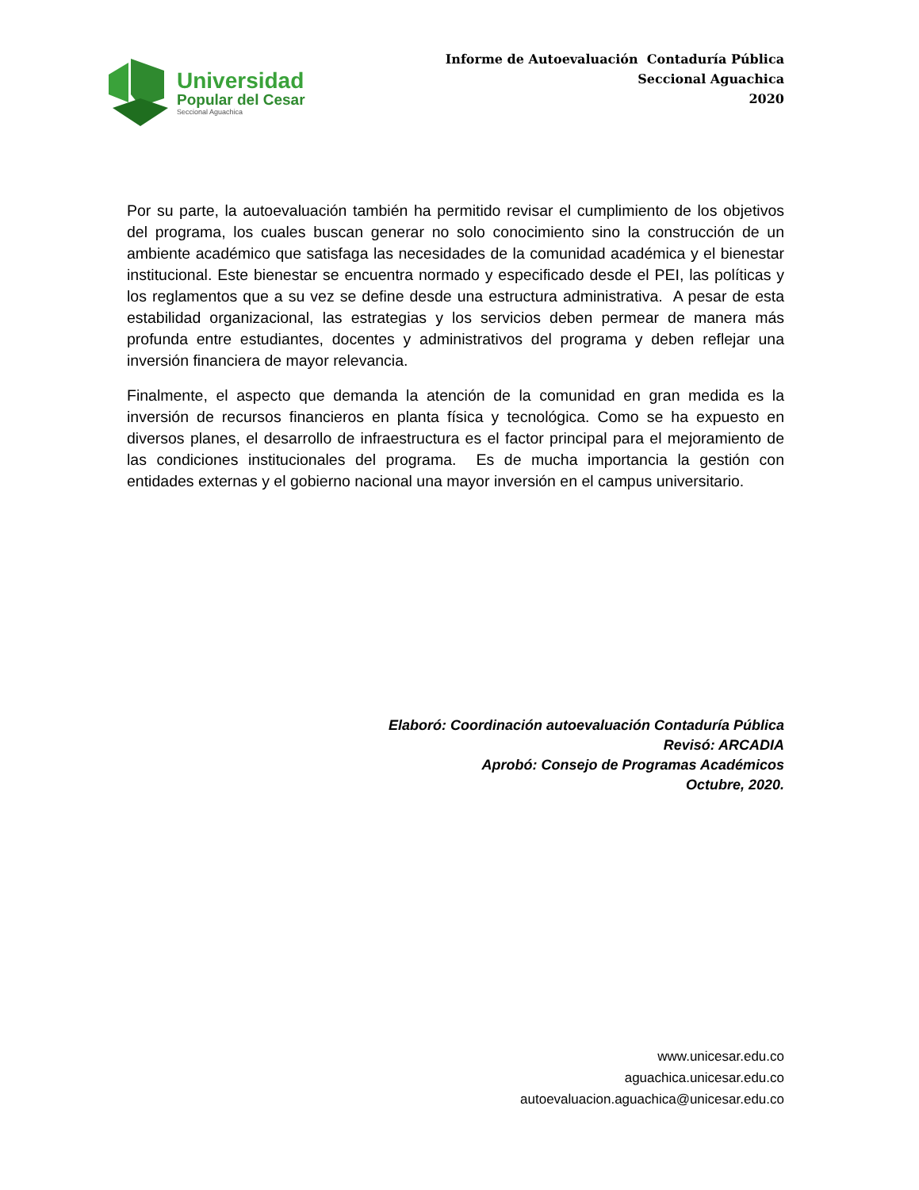Universidad
Popular del Cesar
Seccional Aguachica
Informe de Autoevaluación Contaduría Pública
Seccional Aguachica
2020
Por su parte, la autoevaluación también ha permitido revisar el cumplimiento de los objetivos del programa, los cuales buscan generar no solo conocimiento sino la construcción de un ambiente académico que satisfaga las necesidades de la comunidad académica y el bienestar institucional. Este bienestar se encuentra normado y especificado desde el PEI, las políticas y los reglamentos que a su vez se define desde una estructura administrativa. A pesar de esta estabilidad organizacional, las estrategias y los servicios deben permear de manera más profunda entre estudiantes, docentes y administrativos del programa y deben reflejar una inversión financiera de mayor relevancia.
Finalmente, el aspecto que demanda la atención de la comunidad en gran medida es la inversión de recursos financieros en planta física y tecnológica. Como se ha expuesto en diversos planes, el desarrollo de infraestructura es el factor principal para el mejoramiento de las condiciones institucionales del programa. Es de mucha importancia la gestión con entidades externas y el gobierno nacional una mayor inversión en el campus universitario.
Elaboró: Coordinación autoevaluación Contaduría Pública
Revisó: ARCADIA
Aprobó: Consejo de Programas Académicos
Octubre, 2020.
www.unicesar.edu.co
aguachica.unicesar.edu.co
autoevaluacion.aguachica@unicesar.edu.co